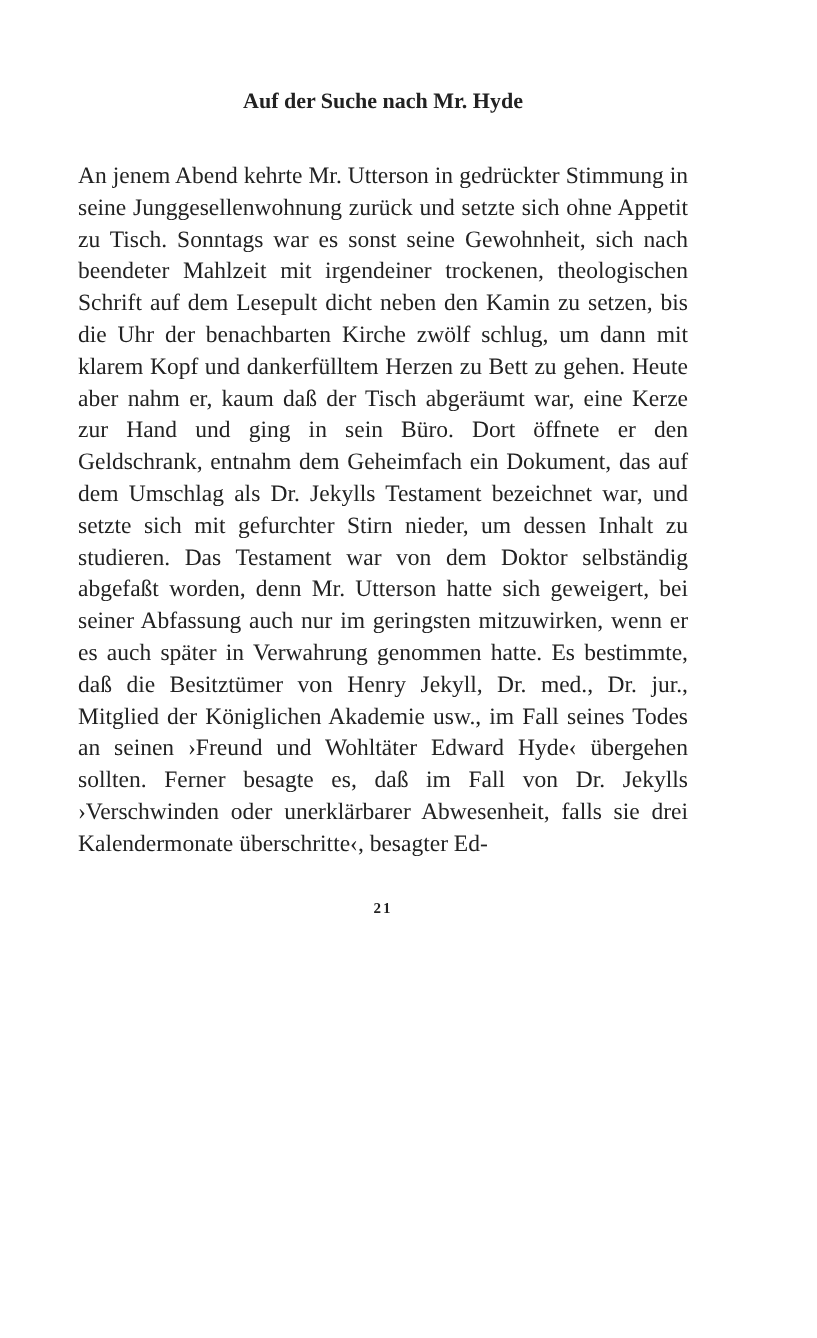Auf der Suche nach Mr. Hyde
An jenem Abend kehrte Mr. Utterson in gedrückter Stimmung in seine Junggesellenwohnung zurück und setzte sich ohne Appetit zu Tisch. Sonntags war es sonst seine Gewohnheit, sich nach beendeter Mahlzeit mit irgendeiner trockenen, theologischen Schrift auf dem Lesepult dicht neben den Kamin zu setzen, bis die Uhr der benachbarten Kirche zwölf schlug, um dann mit klarem Kopf und dankerfülltem Herzen zu Bett zu gehen. Heute aber nahm er, kaum daß der Tisch abgeräumt war, eine Kerze zur Hand und ging in sein Büro. Dort öffnete er den Geldschrank, entnahm dem Geheimfach ein Dokument, das auf dem Umschlag als Dr. Jekylls Testament bezeichnet war, und setzte sich mit gefurchter Stirn nieder, um dessen Inhalt zu studieren. Das Testament war von dem Doktor selbständig abgefaßt worden, denn Mr. Utterson hatte sich geweigert, bei seiner Abfassung auch nur im geringsten mitzuwirken, wenn er es auch später in Verwahrung genommen hatte. Es bestimmte, daß die Besitztümer von Henry Jekyll, Dr. med., Dr. jur., Mitglied der Königlichen Akademie usw., im Fall seines Todes an seinen ›Freund und Wohltäter Edward Hyde‹ übergehen sollten. Ferner besagte es, daß im Fall von Dr. Jekylls ›Verschwinden oder unerklärbarer Abwesenheit, falls sie drei Kalendermonate überschritte‹, besagter Ed-
21